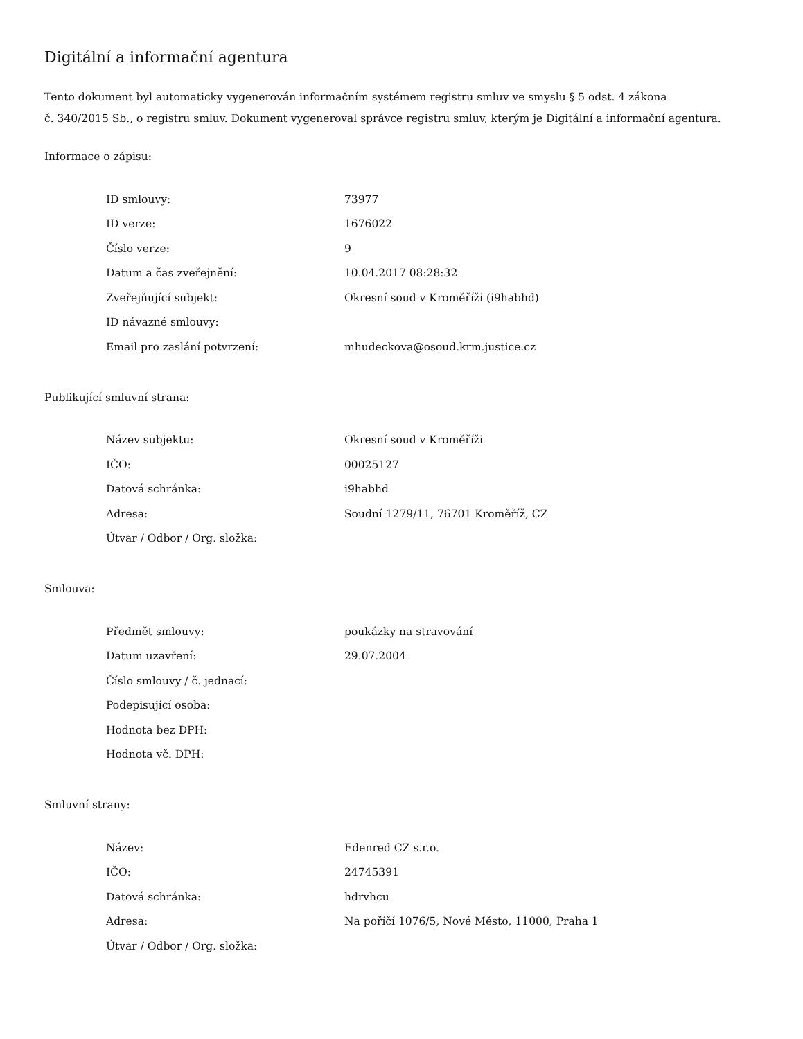Digitální a informační agentura
Tento dokument byl automaticky vygenerován informačním systémem registru smluv ve smyslu § 5 odst. 4 zákona
č. 340/2015 Sb., o registru smluv. Dokument vygeneroval správce registru smluv, kterým je Digitální a informační agentura.
Informace o zápisu:
| ID smlouvy: | 73977 |
| ID verze: | 1676022 |
| Číslo verze: | 9 |
| Datum a čas zveřejnění: | 10.04.2017 08:28:32 |
| Zveřejňující subjekt: | Okresní soud v Kroměříži (i9habhd) |
| ID návazné smlouvy: | |
| Email pro zaslání potvrzení: | mhudeckova@osoud.krm.justice.cz |
Publikující smluvní strana:
| Název subjektu: | Okresní soud v Kroměříži |
| IČO: | 00025127 |
| Datová schránka: | i9habhd |
| Adresa: | Soudní 1279/11, 76701 Kroměříž, CZ |
| Útvar / Odbor / Org. složka: | |
Smlouva:
| Předmět smlouvy: | poukázky na stravování |
| Datum uzavření: | 29.07.2004 |
| Číslo smlouvy / č. jednací: | |
| Podepisující osoba: | |
| Hodnota bez DPH: | |
| Hodnota vč. DPH: | |
Smluvní strany:
| Název: | Edenred CZ s.r.o. |
| IČO: | 24745391 |
| Datová schránka: | hdrvhcu |
| Adresa: | Na poříčí 1076/5, Nové Město, 11000, Praha 1 |
| Útvar / Odbor / Org. složka: | |